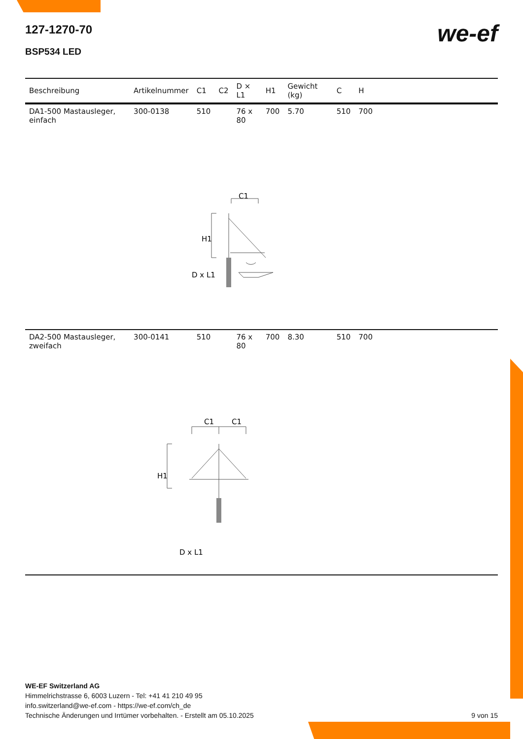127-1270-70
BSP534 LED
we-ef
| Beschreibung | Artikelnummer | C1 | C2 | D × L1 | H1 | Gewicht (kg) | C | H | |
| --- | --- | --- | --- | --- | --- | --- | --- | --- | --- |
| DA1-500 Mastausleger, einfach | 300-0138 | 510 | | 76 x 80 | 700 | 5.70 | 510 | 700 | |
| C1 H1 D x L1 | | | | | | | | | |
| DA2-500 Mastausleger, zweifach | 300-0141 | 510 | | 76 x 80 | 700 | 8.30 | 510 | 700 | |
| C1 C1 H1 D x L1 | | | | | | | | | |
WE-EF Switzerland AG
Himmelrichstrasse 6, 6003 Luzern - Tel: +41 41 210 49 95
info.switzerland@we-ef.com - https://we-ef.com/ch_de
Technische Änderungen und Irrtümer vorbehalten. - Erstellt am 05.10.2025 9 von 15